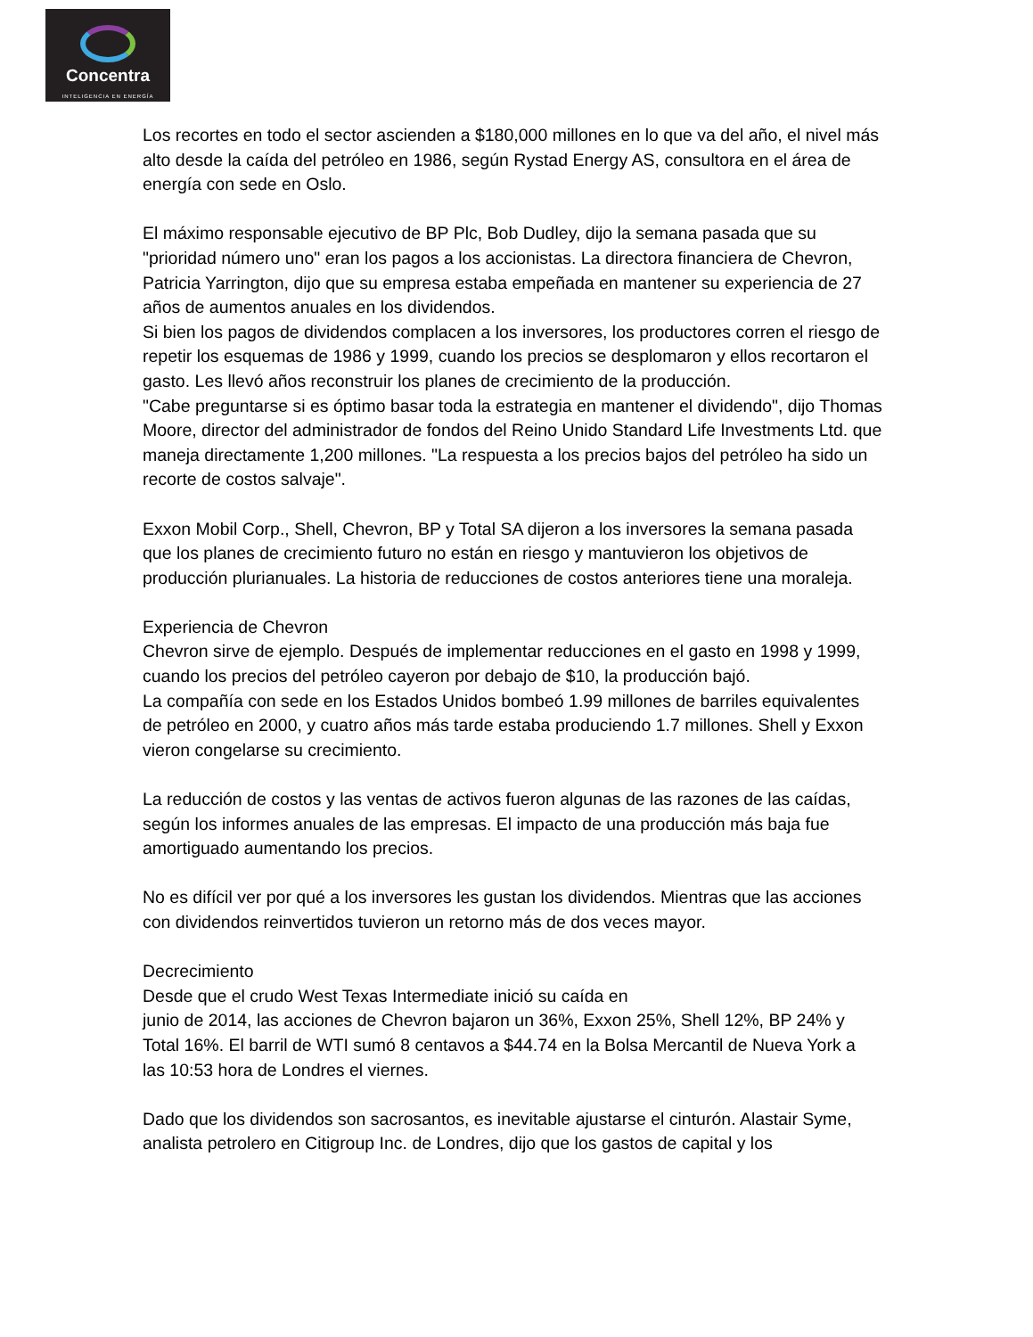Concentra
INTELIGENCIA EN ENERGÍA
Los recortes en todo el sector ascienden a $180,000 millones en lo que va del año, el nivel más alto desde la caída del petróleo en 1986, según Rystad Energy AS, consultora en el área de energía con sede en Oslo.
El máximo responsable ejecutivo de BP Plc, Bob Dudley, dijo la semana pasada que su "prioridad número uno" eran los pagos a los accionistas. La directora financiera de Chevron, Patricia Yarrington, dijo que su empresa estaba empeñada en mantener su experiencia de 27 años de aumentos anuales en los dividendos.
Si bien los pagos de dividendos complacen a los inversores, los productores corren el riesgo de repetir los esquemas de 1986 y 1999, cuando los precios se desplomaron y ellos recortaron el gasto. Les llevó años reconstruir los planes de crecimiento de la producción.
"Cabe preguntarse si es óptimo basar toda la estrategia en mantener el dividendo", dijo Thomas Moore, director del administrador de fondos del Reino Unido Standard Life Investments Ltd. que maneja directamente 1,200 millones. "La respuesta a los precios bajos del petróleo ha sido un recorte de costos salvaje".
Exxon Mobil Corp., Shell, Chevron, BP y Total SA dijeron a los inversores la semana pasada que los planes de crecimiento futuro no están en riesgo y mantuvieron los objetivos de producción plurianuales. La historia de reducciones de costos anteriores tiene una moraleja.
Experiencia de Chevron
Chevron sirve de ejemplo. Después de implementar reducciones en el gasto en 1998 y 1999, cuando los precios del petróleo cayeron por debajo de $10, la producción bajó.
La compañía con sede en los Estados Unidos bombeó 1.99 millones de barriles equivalentes de petróleo en 2000, y cuatro años más tarde estaba produciendo 1.7 millones. Shell y Exxon vieron congelarse su crecimiento.
La reducción de costos y las ventas de activos fueron algunas de las razones de las caídas, según los informes anuales de las empresas. El impacto de una producción más baja fue amortiguado aumentando los precios.
No es difícil ver por qué a los inversores les gustan los dividendos. Mientras que las acciones con dividendos reinvertidos tuvieron un retorno más de dos veces mayor.
Decrecimiento
Desde que el crudo West Texas Intermediate inició su caída en
junio de 2014, las acciones de Chevron bajaron un 36%, Exxon 25%, Shell 12%, BP 24% y Total 16%. El barril de WTI sumó 8 centavos a $44.74 en la Bolsa Mercantil de Nueva York a las 10:53 hora de Londres el viernes.
Dado que los dividendos son sacrosantos, es inevitable ajustarse el cinturón. Alastair Syme, analista petrolero en Citigroup Inc. de Londres, dijo que los gastos de capital y los